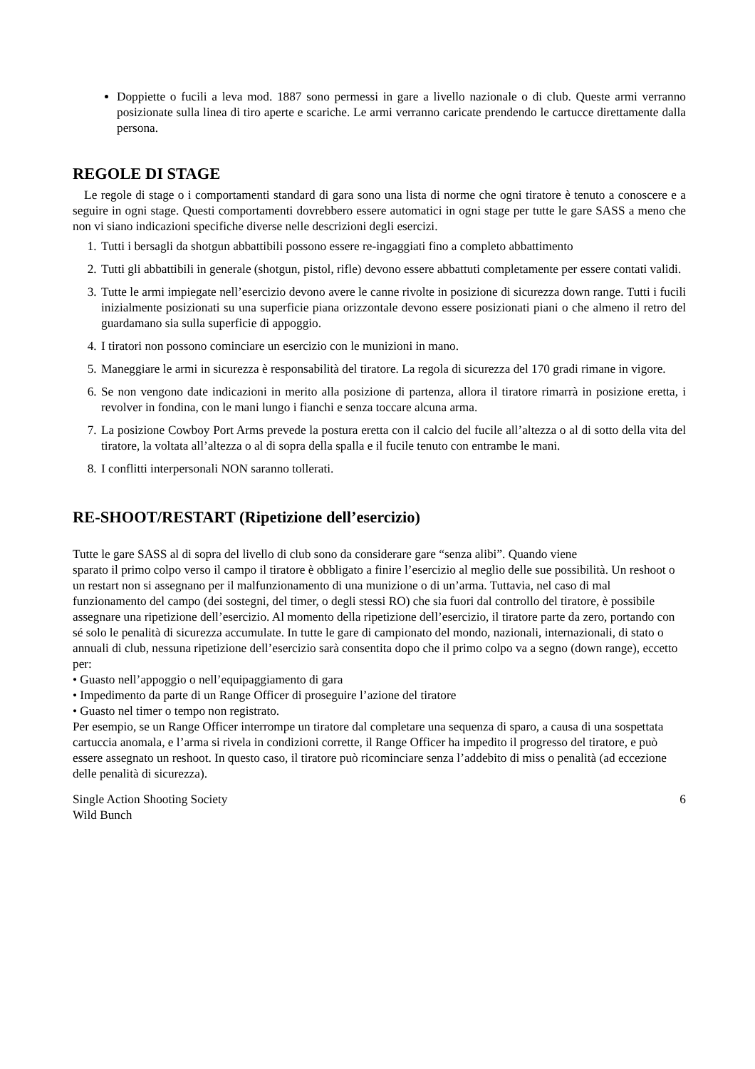Doppiette o fucili a leva mod. 1887 sono permessi in gare a livello nazionale o di club. Queste armi verranno posizionate sulla linea di tiro aperte e scariche. Le armi verranno caricate prendendo le cartucce direttamente dalla persona.
REGOLE DI STAGE
Le regole di stage o i comportamenti standard di gara sono una lista di norme che ogni tiratore è tenuto a conoscere e a seguire in ogni stage. Questi comportamenti dovrebbero essere automatici in ogni stage per tutte le gare SASS a meno che non vi siano indicazioni specifiche diverse nelle descrizioni degli esercizi.
1. Tutti i bersagli da shotgun abbattibili possono essere re-ingaggiati fino a completo abbattimento
2. Tutti gli abbattibili in generale (shotgun, pistol, rifle) devono essere abbattuti completamente per essere contati validi.
3. Tutte le armi impiegate nell’esercizio devono avere le canne rivolte in posizione di sicurezza down range. Tutti i fucili inizialmente posizionati su una superficie piana orizzontale devono essere posizionati piani o che almeno il retro del guardamano sia sulla superficie di appoggio.
4. I tiratori non possono cominciare un esercizio con le munizioni in mano.
5. Maneggiare le armi in sicurezza è responsabilità del tiratore. La regola di sicurezza del 170 gradi rimane in vigore.
6. Se non vengono date indicazioni in merito alla posizione di partenza, allora il tiratore rimarrà in posizione eretta, i revolver in fondina, con le mani lungo i fianchi e senza toccare alcuna arma.
7. La posizione Cowboy Port Arms prevede la postura eretta con il calcio del fucile all’altezza o al di sotto della vita del tiratore, la voltata all’altezza o al di sopra della spalla e il fucile tenuto con entrambe le mani.
8. I conflitti interpersonali NON saranno tollerati.
RE-SHOOT/RESTART (Ripetizione dell’esercizio)
Tutte le gare SASS al di sopra del livello di club sono da considerare gare “senza alibi”. Quando viene
sparato il primo colpo verso il campo il tiratore è obbligato a finire l’esercizio al meglio delle sue possibilità. Un reshoot o un restart non si assegnano per il malfunzionamento di una munizione o di un’arma. Tuttavia, nel caso di mal funzionamento del campo (dei sostegni, del timer, o degli stessi RO) che sia fuori dal controllo del tiratore, è possibile assegnare una ripetizione dell’esercizio. Al momento della ripetizione dell’esercizio, il tiratore parte da zero, portando con sé solo le penalità di sicurezza accumulate. In tutte le gare di campionato del mondo, nazionali, internazionali, di stato o annuali di club, nessuna ripetizione dell’esercizio sarà consentita dopo che il primo colpo va a segno (down range), eccetto per:
• Guasto nell’appoggio o nell’equipaggiamento di gara
• Impedimento da parte di un Range Officer di proseguire l’azione del tiratore
• Guasto nel timer o tempo non registrato.
Per esempio, se un Range Officer interrompe un tiratore dal completare una sequenza di sparo, a causa di una sospettata cartuccia anomala, e l’arma si rivela in condizioni corrette, il Range Officer ha impedito il progresso del tiratore, e può essere assegnato un reshoot. In questo caso, il tiratore può ricominciare senza l’addebito di miss o penalità (ad eccezione delle penalità di sicurezza).
Single Action Shooting Society
Wild Bunch
6